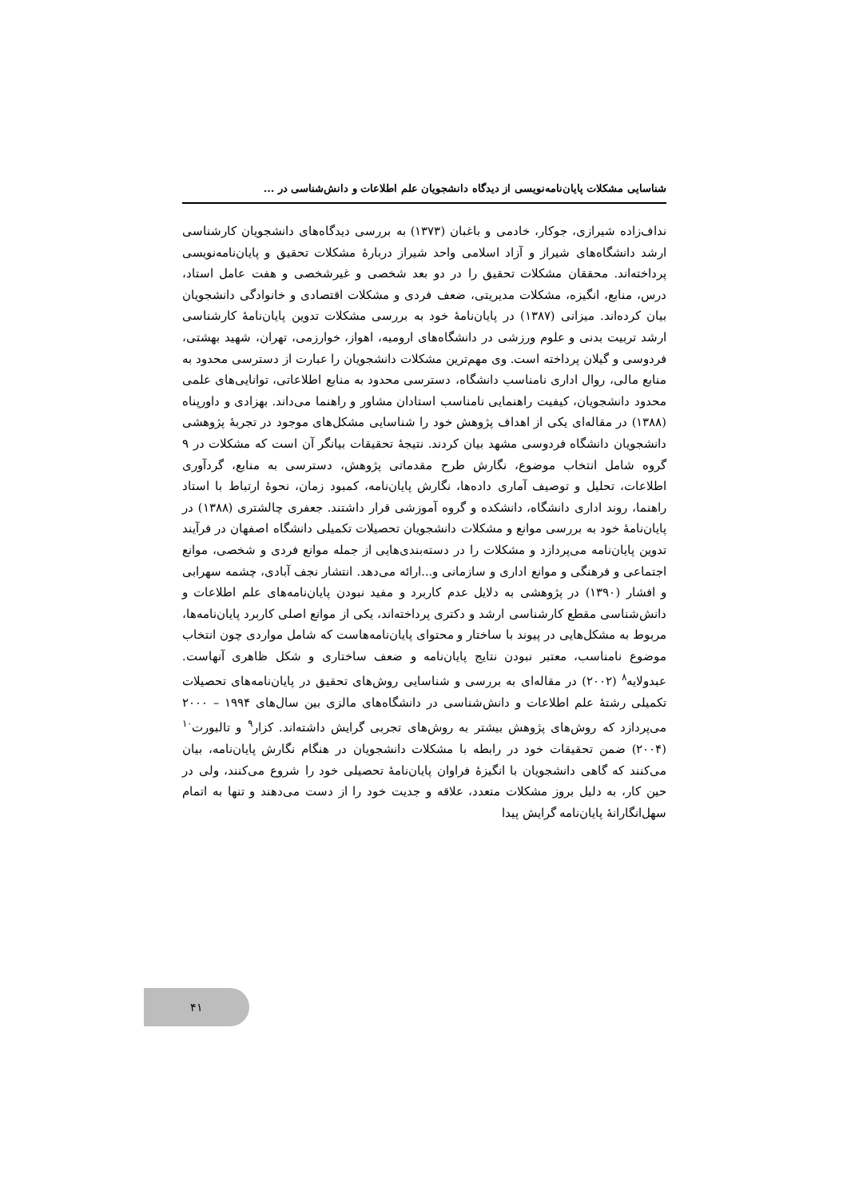شناسایی مشکلات پایان‌نامه‌نویسی از دیدگاه دانشجویان علم اطلاعات و دانش‌شناسی در ...
نداف‌زاده شیرازی، جوکار، خادمی و باغبان (۱۳۷۳) به بررسی دیدگاه‌های دانشجویان کارشناسی ارشد دانشگاه‌های شیراز و آزاد اسلامی واحد شیراز دربارهٔ مشکلات تحقیق و پایان‌نامه‌نویسی پرداخته‌اند. محققان مشکلات تحقیق را در دو بعد شخصی و غیرشخصی و هفت عامل استاد، درس، منابع، انگیزه، مشکلات مدیریتی، ضعف فردی و مشکلات اقتصادی و خانوادگی دانشجویان بیان کرده‌اند. میزانی (۱۳۸۷) در پایان‌نامهٔ خود به بررسی مشکلات تدوین پایان‌نامهٔ کارشناسی ارشد تربیت بدنی و علوم ورزشی در دانشگاه‌های ارومیه، اهواز، خوارزمی، تهران، شهید بهشتی، فردوسی و گیلان پرداخته است. وی مهم‌ترین مشکلات دانشجویان را عبارت از دسترسی محدود به منابع مالی، روال اداری نامناسب دانشگاه، دسترسی محدود به منابع اطلاعاتی، توانایی‌های علمی محدود دانشجویان، کیفیت راهنمایی نامناسب استادان مشاور و راهنما می‌داند. بهزادی و داورپناه (۱۳۸۸) در مقاله‌ای یکی از اهداف پژوهش خود را شناسایی مشکل‌های موجود در تجربهٔ پژوهشی دانشجویان دانشگاه فردوسی مشهد بیان کردند. نتیجهٔ تحقیقات بیانگر آن است که مشکلات در ۹ گروه شامل انتخاب موضوع، نگارش طرح مقدماتی پژوهش، دسترسی به منابع، گردآوری اطلاعات، تحلیل و توصیف آماری داده‌ها، نگارش پایان‌نامه، کمبود زمان، نحوهٔ ارتباط با استاد راهنما، روند اداری دانشگاه، دانشکده و گروه آموزشی قرار داشتند. جعفری چالشتری (۱۳۸۸) در پایان‌نامهٔ خود به بررسی موانع و مشکلات دانشجویان تحصیلات تکمیلی دانشگاه اصفهان در فرآیند تدوین پایان‌نامه می‌پردازد و مشکلات را در دسته‌بندی‌هایی از جمله موانع فردی و شخصی، موانع اجتماعی و فرهنگی و موانع اداری و سازمانی و...ارائه می‌دهد. انتشار نجف آبادی، چشمه سهرابی و افشار (۱۳۹۰) در پژوهشی به دلایل عدم کاربرد و مفید نبودن پایان‌نامه‌های علم اطلاعات و دانش‌شناسی مقطع کارشناسی ارشد و دکتری پرداخته‌اند، یکی از موانع اصلی کاربرد پایان‌نامه‌ها، مربوط به مشکل‌هایی در پیوند با ساختار و محتوای پایان‌نامه‌هاست که شامل مواردی چون انتخاب موضوع نامناسب، معتبر نبودن نتایج پایان‌نامه و ضعف ساختاری و شکل ظاهری آنهاست. عبدولایه<sup>۸</sup> (۲۰۰۲) در مقاله‌ای به بررسی و شناسایی روش‌های تحقیق در پایان‌نامه‌های تحصیلات تکمیلی رشتهٔ علم اطلاعات و دانش‌شناسی در دانشگاه‌های مالزی بین سال‌های ۱۹۹۴ – ۲۰۰۰ می‌پردازد که روش‌های پژوهش بیشتر به روش‌های تجربی گرایش داشته‌اند. کزار<sup>۹</sup> و تالبورت<sup>۱۰</sup> (۲۰۰۴) ضمن تحقیقات خود در رابطه با مشکلات دانشجویان در هنگام نگارش پایان‌نامه، بیان می‌کنند که گاهی دانشجویان با انگیزهٔ فراوان پایان‌نامهٔ تحصیلی خود را شروع می‌کنند، ولی در حین کار، به دلیل بروز مشکلات متعدد، علاقه و جدیت خود را از دست می‌دهند و تنها به اتمام سهل‌انگارانهٔ پایان‌نامه گرایش پیدا
۴۱